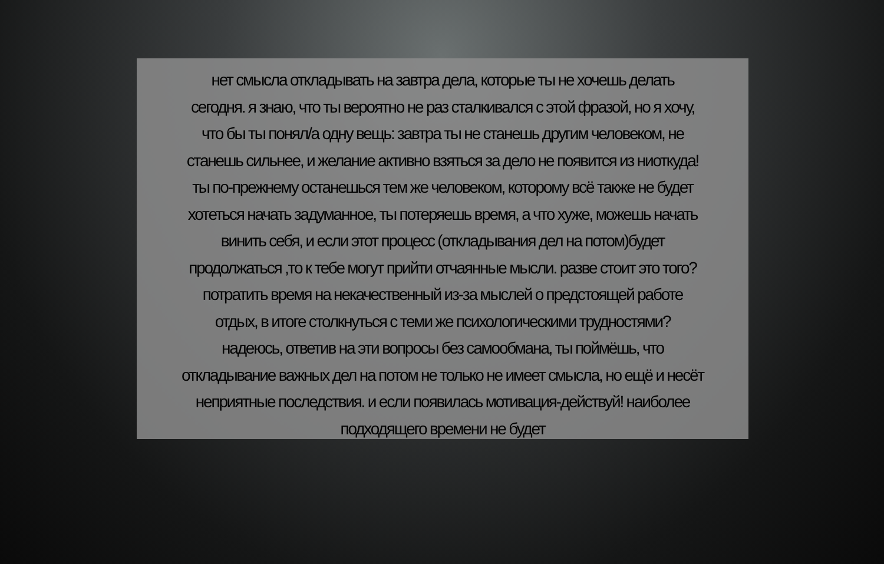нет смысла откладывать на завтра дела, которые ты не хочешь делать
сегодня. я знаю, что ты вероятно не раз сталкивался с этой фразой, но я хочу,
что бы ты понял/а одну вещь: завтра ты не станешь другим человеком, не
станешь сильнее, и желание активно взяться за дело не появится из ниоткуда!
ты по-прежнему останешься тем же человеком, которому всё также не будет
хотеться начать задуманное, ты потеряешь время, а что хуже, можешь начать
винить себя, и если этот процесс (откладывания дел на потом)будет
продолжаться ,то к тебе могут прийти отчаянные мысли. разве стоит это того?
потратить время на некачественный из-за мыслей о предстоящей работе
отдых, в итоге столкнуться с теми же психологическими трудностями?
надеюсь, ответив на эти вопросы без самообмана, ты поймёшь, что
откладывание важных дел на потом не только не имеет смысла, но ещё и несёт
неприятные последствия. и если появилась мотивация-действуй! наиболее
подходящего времени не будет